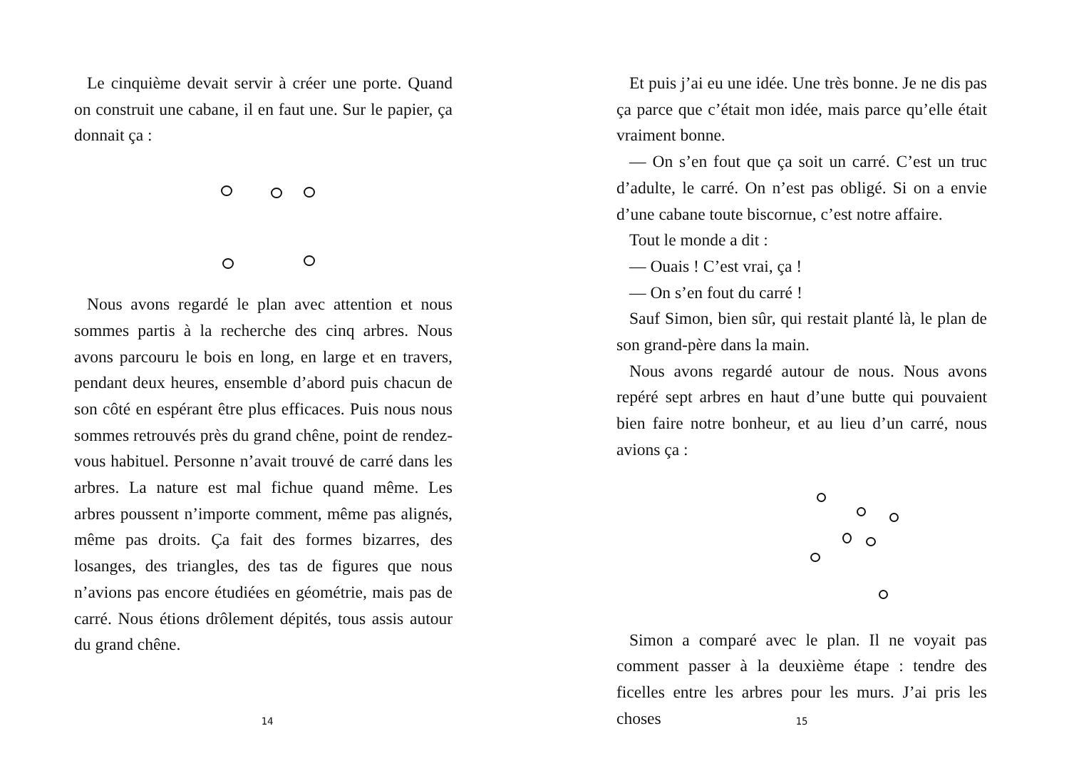Le cinquième devait servir à créer une porte. Quand on construit une cabane, il en faut une. Sur le papier, ça donnait ça :
Nous avons regardé le plan avec attention et nous sommes partis à la recherche des cinq arbres. Nous avons parcouru le bois en long, en large et en travers, pendant deux heures, ensemble d’abord puis chacun de son côté en espérant être plus efficaces. Puis nous nous sommes retrouvés près du grand chêne, point de rendez-vous habituel. Personne n’avait trouvé de carré dans les arbres. La nature est mal fichue quand même. Les arbres poussent n’importe comment, même pas alignés, même pas droits. Ça fait des formes bizarres, des losanges, des triangles, des tas de figures que nous n’avions pas encore étudiées en géométrie, mais pas de carré. Nous étions drôlement dépités, tous assis autour du grand chêne.
14
Et puis j’ai eu une idée. Une très bonne. Je ne dis pas ça parce que c’était mon idée, mais parce qu’elle était vraiment bonne.
— On s’en fout que ça soit un carré. C’est un truc d’adulte, le carré. On n’est pas obligé. Si on a envie d’une cabane toute biscornue, c’est notre affaire.
Tout le monde a dit :
— Ouais ! C’est vrai, ça !
— On s’en fout du carré !
Sauf Simon, bien sûr, qui restait planté là, le plan de son grand-père dans la main.
Nous avons regardé autour de nous. Nous avons repéré sept arbres en haut d’une butte qui pouvaient bien faire notre bonheur, et au lieu d’un carré, nous avions ça :
Simon a comparé avec le plan. Il ne voyait pas comment passer à la deuxième étape : tendre des ficelles entre les arbres pour les murs. J’ai pris les choses
15